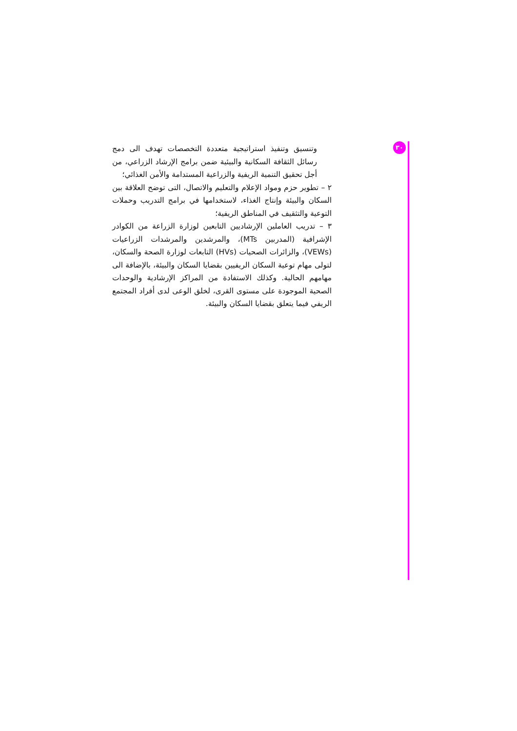٣٠
وتنسيق وتنفيذ استراتيجية متعددة التخصصات تهدف الى دمج رسائل الثقافة السكانية والبيئية ضمن برامج الإرشاد الزراعي، من أجل تحقيق التنمية الريفية والزراعية المستدامة والأمن الغذائي؛
٢ – تطوير حزم ومواد الإعلام والتعليم والاتصال، التى توضح العلاقة بين السكان والبيئة وإنتاج الغذاء، لاستخدامها في برامج التدريب وحملات التوعية والتثقيف في المناطق الريفية؛
٣ – تدريب العاملين الإرشاديين التابعين لوزارة الزراعة من الكوادر الإشرافية (المدربين MTs)، والمرشدين والمرشدات الزراعيات (VEWs)، والزائرات الصحيات (HVs) التابعات لوزارة الصحة والسكان، لتولى مهام توعية السكان الريفيين بقضايا السكان والبيئة، بالإضافة الى مهامهم الحالية. وكذلك الاستفادة من المراكز الإرشادية والوحدات الصحية الموجودة على مستوى القرى، لخلق الوعى لدى أفراد المجتمع الريفي فيما يتعلق بقضايا السكان والبيئة.